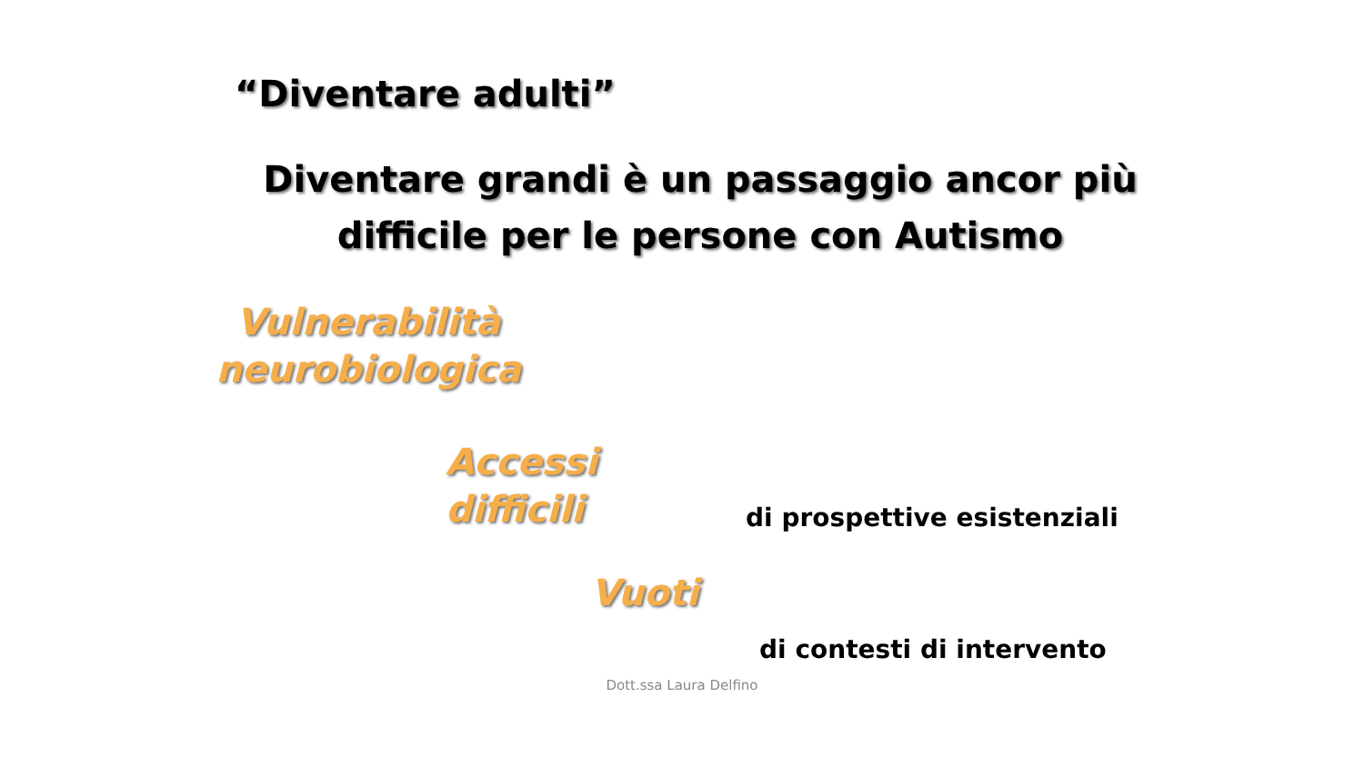“Diventare adulti”
Diventare grandi è un passaggio ancor più difficile per le persone con Autismo
Vulnerabilità neurobiologica
Accessi difficili
di prospettive esistenziali
Vuoti
di contesti di intervento
Dott.ssa Laura Delfino